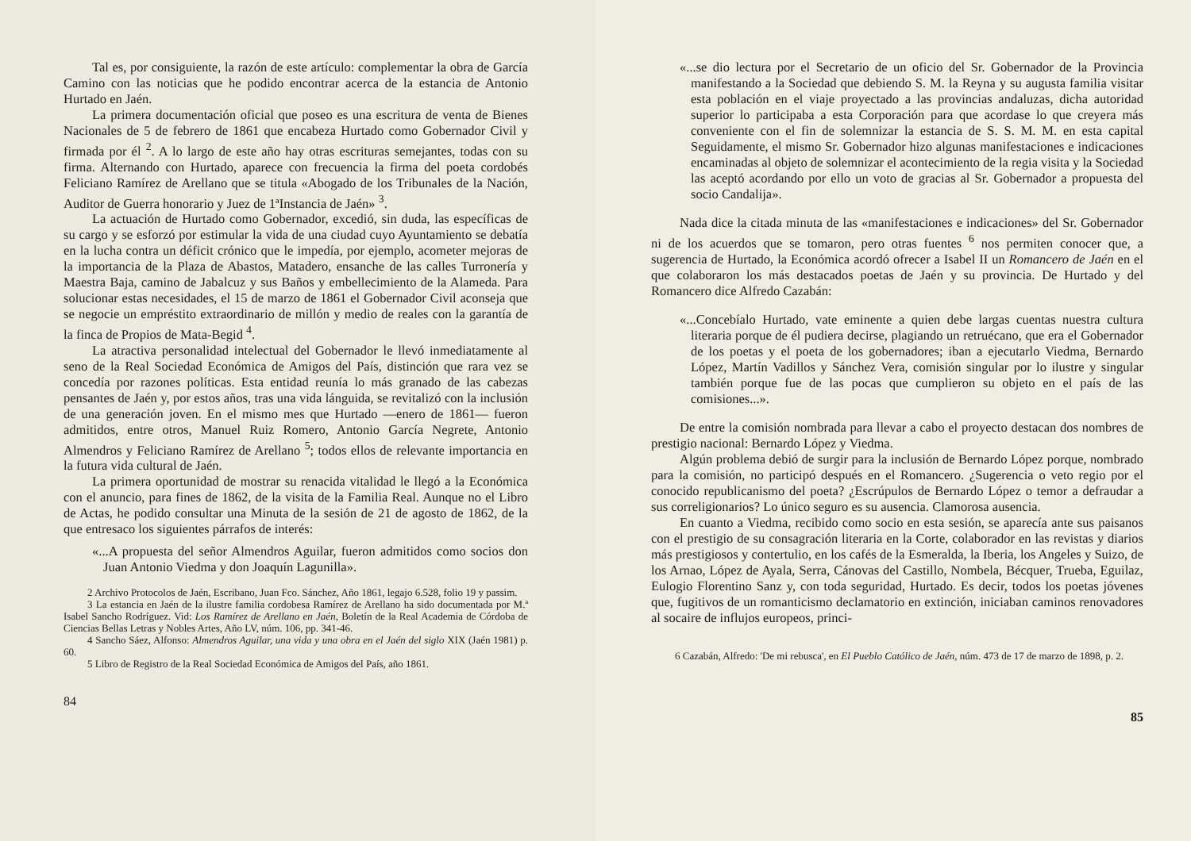Tal es, por consiguiente, la razón de este artículo: complementar la obra de García Camino con las noticias que he podido encontrar acerca de la estancia de Antonio Hurtado en Jaén.
La primera documentación oficial que poseo es una escritura de venta de Bienes Nacionales de 5 de febrero de 1861 que encabeza Hurtado como Gobernador Civil y firmada por él <sup>2</sup>. A lo largo de este año hay otras escrituras semejantes, todas con su firma. Alternando con Hurtado, aparece con frecuencia la firma del poeta cordobés Feliciano Ramírez de Arellano que se titula «Abogado de los Tribunales de la Nación, Auditor de Guerra honorario y Juez de 1ªInstancia de Jaén» <sup>3</sup>.
La actuación de Hurtado como Gobernador, excedió, sin duda, las específicas de su cargo y se esforzó por estimular la vida de una ciudad cuyo Ayuntamiento se debatía en la lucha contra un déficit crónico que le impedía, por ejemplo, acometer mejoras de la importancia de la Plaza de Abastos, Matadero, ensanche de las calles Turronería y Maestra Baja, camino de Jabalcuz y sus Baños y embellecimiento de la Alameda. Para solucionar estas necesidades, el 15 de marzo de 1861 el Gobernador Civil aconseja que se negocie un empréstito extraordinario de millón y medio de reales con la garantía de la finca de Propios de Mata-Begid <sup>4</sup>.
La atractiva personalidad intelectual del Gobernador le llevó inmediatamente al seno de la Real Sociedad Económica de Amigos del País, distinción que rara vez se concedía por razones políticas. Esta entidad reunía lo más granado de las cabezas pensantes de Jaén y, por estos años, tras una vida lánguida, se revitalizó con la inclusión de una generación joven. En el mismo mes que Hurtado —enero de 1861— fueron admitidos, entre otros, Manuel Ruiz Romero, Antonio García Negrete, Antonio Almendros y Feliciano Ramírez de Arellano <sup>5</sup>; todos ellos de relevante importancia en la futura vida cultural de Jaén.
La primera oportunidad de mostrar su renacida vitalidad le llegó a la Económica con el anuncio, para fines de 1862, de la visita de la Familia Real. Aunque no el Libro de Actas, he podido consultar una Minuta de la sesión de 21 de agosto de 1862, de la que entresaco los siguientes párrafos de interés:
«...A propuesta del señor Almendros Aguilar, fueron admitidos como socios don Juan Antonio Viedma y don Joaquín Lagunilla».
2 Archivo Protocolos de Jaén, Escribano, Juan Fco. Sánchez, Año 1861, legajo 6.528, folio 19 y passim.
3 La estancia en Jaén de la ilustre familia cordobesa Ramírez de Arellano ha sido documentada por M.ª Isabel Sancho Rodríguez. Vid: Los Ramírez de Arellano en Jaén, Boletín de la Real Academia de Córdoba de Ciencias Bellas Letras y Nobles Artes, Año LV, núm. 106, pp. 341-46.
4 Sancho Sáez, Alfonso: Almendros Aguilar, una vida y una obra en el Jaén del siglo XIX (Jaén 1981) p. 60.
5 Libro de Registro de la Real Sociedad Económica de Amigos del País, año 1861.
84
«...se dio lectura por el Secretario de un oficio del Sr. Gobernador de la Provincia manifestando a la Sociedad que debiendo S. M. la Reyna y su augusta familia visitar esta población en el viaje proyectado a las provincias andaluzas, dicha autoridad superior lo participaba a esta Corporación para que acordase lo que creyera más conveniente con el fin de solemnizar la estancia de S. S. M. M. en esta capital Seguidamente, el mismo Sr. Gobernador hizo algunas manifestaciones e indicaciones encaminadas al objeto de solemnizar el acontecimiento de la regia visita y la Sociedad las aceptó acordando por ello un voto de gracias al Sr. Gobernador a propuesta del socio Candalija».
Nada dice la citada minuta de las «manifestaciones e indicaciones» del Sr. Gobernador ni de los acuerdos que se tomaron, pero otras fuentes <sup>6</sup> nos permiten conocer que, a sugerencia de Hurtado, la Económica acordó ofrecer a Isabel II un Romancero de Jaén en el que colaboraron los más destacados poetas de Jaén y su provincia. De Hurtado y del Romancero dice Alfredo Cazabán:
«...Concebíalo Hurtado, vate eminente a quien debe largas cuentas nuestra cultura literaria porque de él pudiera decirse, plagiando un retruécano, que era el Gobernador de los poetas y el poeta de los gobernadores; iban a ejecutarlo Viedma, Bernardo López, Martín Vadillos y Sánchez Vera, comisión singular por lo ilustre y singular también porque fue de las pocas que cumplieron su objeto en el país de las comisiones...».
De entre la comisión nombrada para llevar a cabo el proyecto destacan dos nombres de prestigio nacional: Bernardo López y Viedma.
Algún problema debió de surgir para la inclusión de Bernardo López porque, nombrado para la comisión, no participó después en el Romancero. ¿Sugerencia o veto regio por el conocido republicanismo del poeta? ¿Escrúpulos de Bernardo López o temor a defraudar a sus correligionarios? Lo único seguro es su ausencia. Clamorosa ausencia.
En cuanto a Viedma, recibido como socio en esta sesión, se aparecía ante sus paisanos con el prestigio de su consagración literaria en la Corte, colaborador en las revistas y diarios más prestigiosos y contertulio, en los cafés de la Esmeralda, la Iberia, los Angeles y Suizo, de los Arnao, López de Ayala, Serra, Cánovas del Castillo, Nombela, Bécquer, Trueba, Eguilaz, Eulogio Florentino Sanz y, con toda seguridad, Hurtado. Es decir, todos los poetas jóvenes que, fugitivos de un romanticismo declamatorio en extinción, iniciaban caminos renovadores al socaire de influjos europeos, princi-
6 Cazabán, Alfredo: 'De mi rebusca', en El Pueblo Católico de Jaén, núm. 473 de 17 de marzo de 1898, p. 2.
85